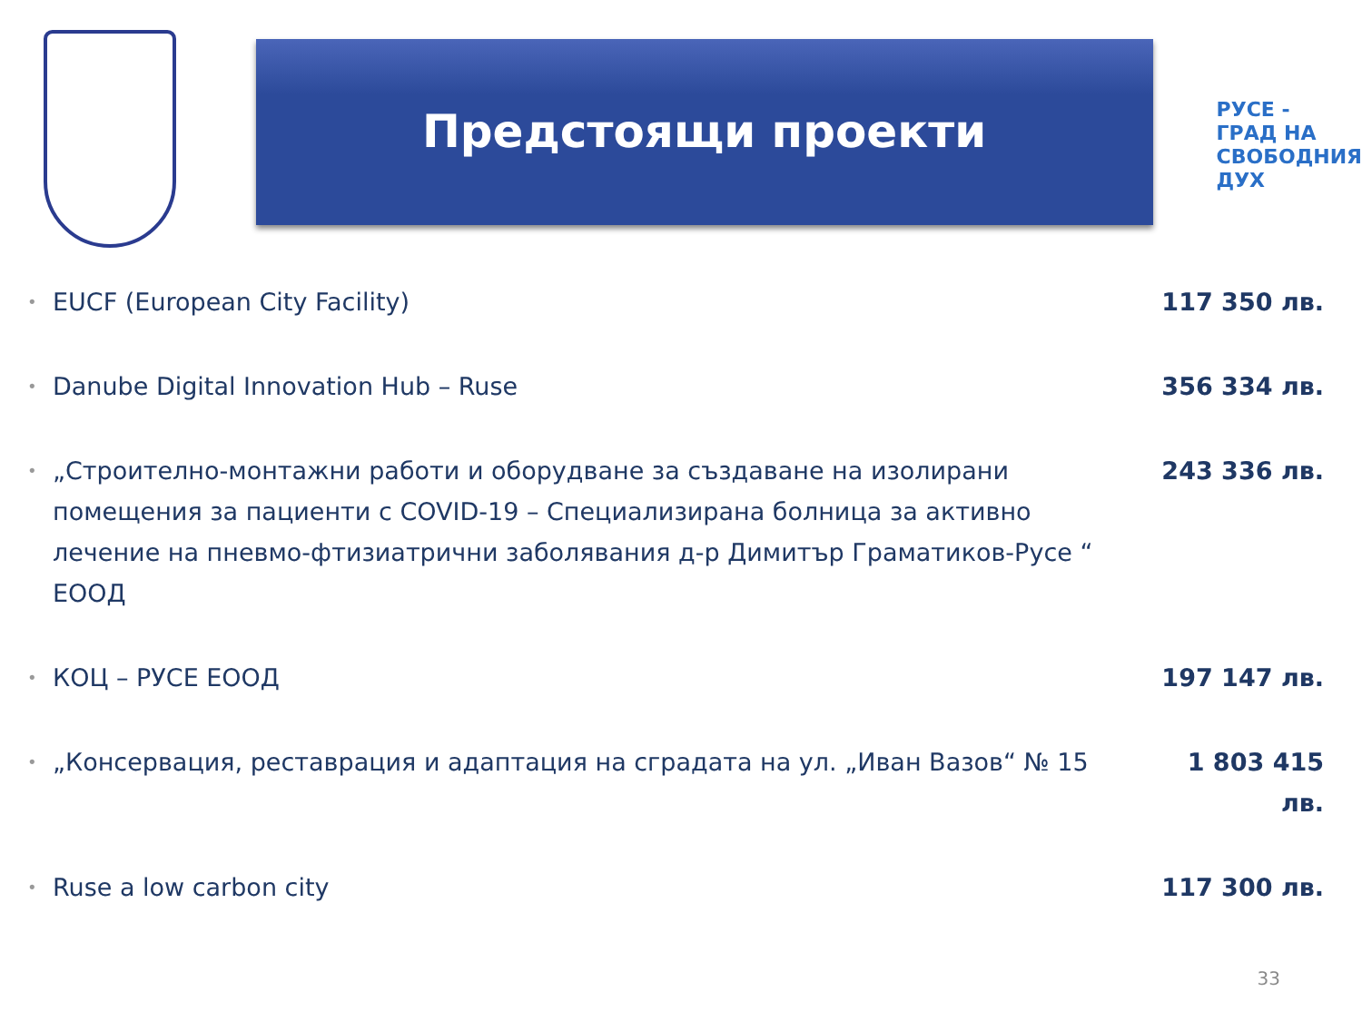Предстоящи проекти
РУСЕ -
ГРАД НА
СВОБОДНИЯ
ДУХ
• EUCF (European City Facility) 117 350 лв.
• Danube Digital Innovation Hub – Ruse 356 334 лв.
• „Строително-монтажни работи и оборудване за създаване на изолирани помещения за пациенти с COVID-19 – Специализирана болница за активно лечение на пневмо-фтизиатрични заболявания д-р Димитър Граматиков-Русе “ ЕООД 243 336 лв.
• КОЦ – РУСЕ ЕООД 197 147 лв.
• „Консервация, реставрация и адаптация на сградата на ул. „Иван Вазов“ № 15 1 803 415 лв.
• Ruse a low carbon city 117 300 лв.
33